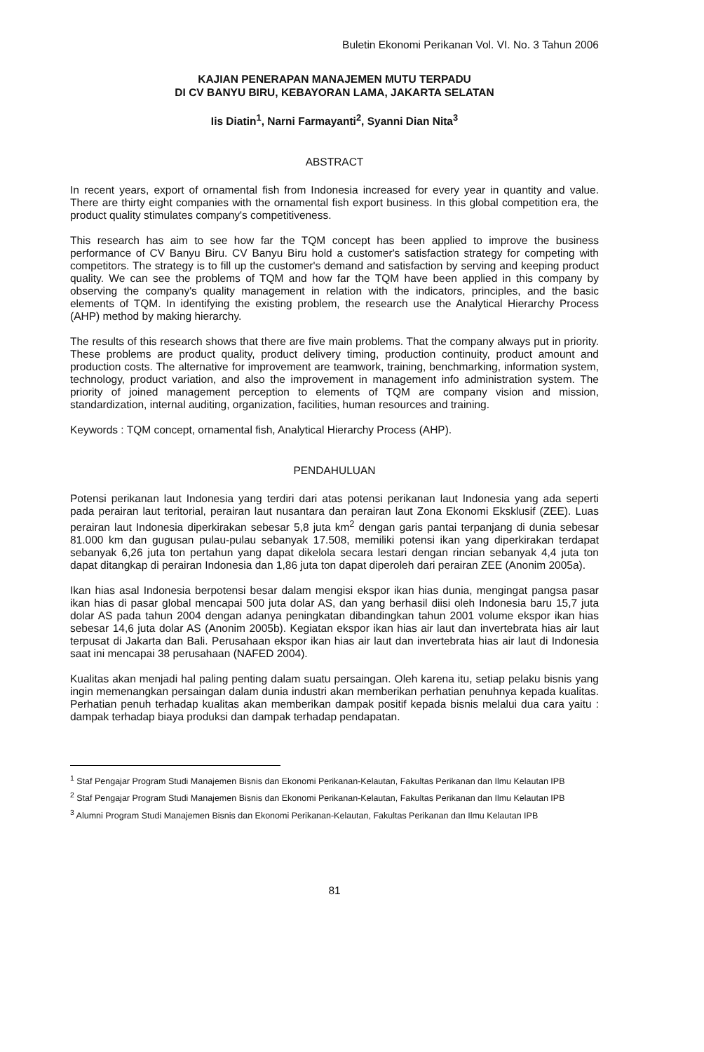Buletin Ekonomi Perikanan Vol. VI. No. 3 Tahun 2006
KAJIAN PENERAPAN MANAJEMEN MUTU TERPADU
DI CV BANYU BIRU, KEBAYORAN LAMA, JAKARTA SELATAN
Iis Diatin<sup>1</sup>, Narni Farmayanti<sup>2</sup>, Syanni Dian Nita<sup>3</sup>
ABSTRACT
In recent years, export of ornamental fish from Indonesia increased for every year in quantity and value. There are thirty eight companies with the ornamental fish export business. In this global competition era, the product quality stimulates company's competitiveness.
This research has aim to see how far the TQM concept has been applied to improve the business performance of CV Banyu Biru. CV Banyu Biru hold a customer's satisfaction strategy for competing with competitors. The strategy is to fill up the customer's demand and satisfaction by serving and keeping product quality. We can see the problems of TQM and how far the TQM have been applied in this company by observing the company's quality management in relation with the indicators, principles, and the basic elements of TQM. In identifying the existing problem, the research use the Analytical Hierarchy Process (AHP) method by making hierarchy.
The results of this research shows that there are five main problems. That the company always put in priority. These problems are product quality, product delivery timing, production continuity, product amount and production costs. The alternative for improvement are teamwork, training, benchmarking, information system, technology, product variation, and also the improvement in management info administration system. The priority of joined management perception to elements of TQM are company vision and mission, standardization, internal auditing, organization, facilities, human resources and training.
Keywords : TQM concept, ornamental fish, Analytical Hierarchy Process (AHP).
PENDAHULUAN
Potensi perikanan laut Indonesia yang terdiri dari atas potensi perikanan laut Indonesia yang ada seperti pada perairan laut teritorial, perairan laut nusantara dan perairan laut Zona Ekonomi Eksklusif (ZEE). Luas perairan laut Indonesia diperkirakan sebesar 5,8 juta km<sup>2</sup> dengan garis pantai terpanjang di dunia sebesar 81.000 km dan gugusan pulau-pulau sebanyak 17.508, memiliki potensi ikan yang diperkirakan terdapat sebanyak 6,26 juta ton pertahun yang dapat dikelola secara lestari dengan rincian sebanyak 4,4 juta ton dapat ditangkap di perairan Indonesia dan 1,86 juta ton dapat diperoleh dari perairan ZEE (Anonim 2005a).
Ikan hias asal Indonesia berpotensi besar dalam mengisi ekspor ikan hias dunia, mengingat pangsa pasar ikan hias di pasar global mencapai 500 juta dolar AS, dan yang berhasil diisi oleh Indonesia baru 15,7 juta dolar AS pada tahun 2004 dengan adanya peningkatan dibandingkan tahun 2001 volume ekspor ikan hias sebesar 14,6 juta dolar AS (Anonim 2005b). Kegiatan ekspor ikan hias air laut dan invertebrata hias air laut terpusat di Jakarta dan Bali. Perusahaan ekspor ikan hias air laut dan invertebrata hias air laut di Indonesia saat ini mencapai 38 perusahaan (NAFED 2004).
Kualitas akan menjadi hal paling penting dalam suatu persaingan. Oleh karena itu, setiap pelaku bisnis yang ingin memenangkan persaingan dalam dunia industri akan memberikan perhatian penuhnya kepada kualitas. Perhatian penuh terhadap kualitas akan memberikan dampak positif kepada bisnis melalui dua cara yaitu : dampak terhadap biaya produksi dan dampak terhadap pendapatan.
<sup>1</sup> Staf Pengajar Program Studi Manajemen Bisnis dan Ekonomi Perikanan-Kelautan, Fakultas Perikanan dan Ilmu Kelautan IPB
<sup>2</sup> Staf Pengajar Program Studi Manajemen Bisnis dan Ekonomi Perikanan-Kelautan, Fakultas Perikanan dan Ilmu Kelautan IPB
<sup>3</sup> Alumni Program Studi Manajemen Bisnis dan Ekonomi Perikanan-Kelautan, Fakultas Perikanan dan Ilmu Kelautan IPB
81